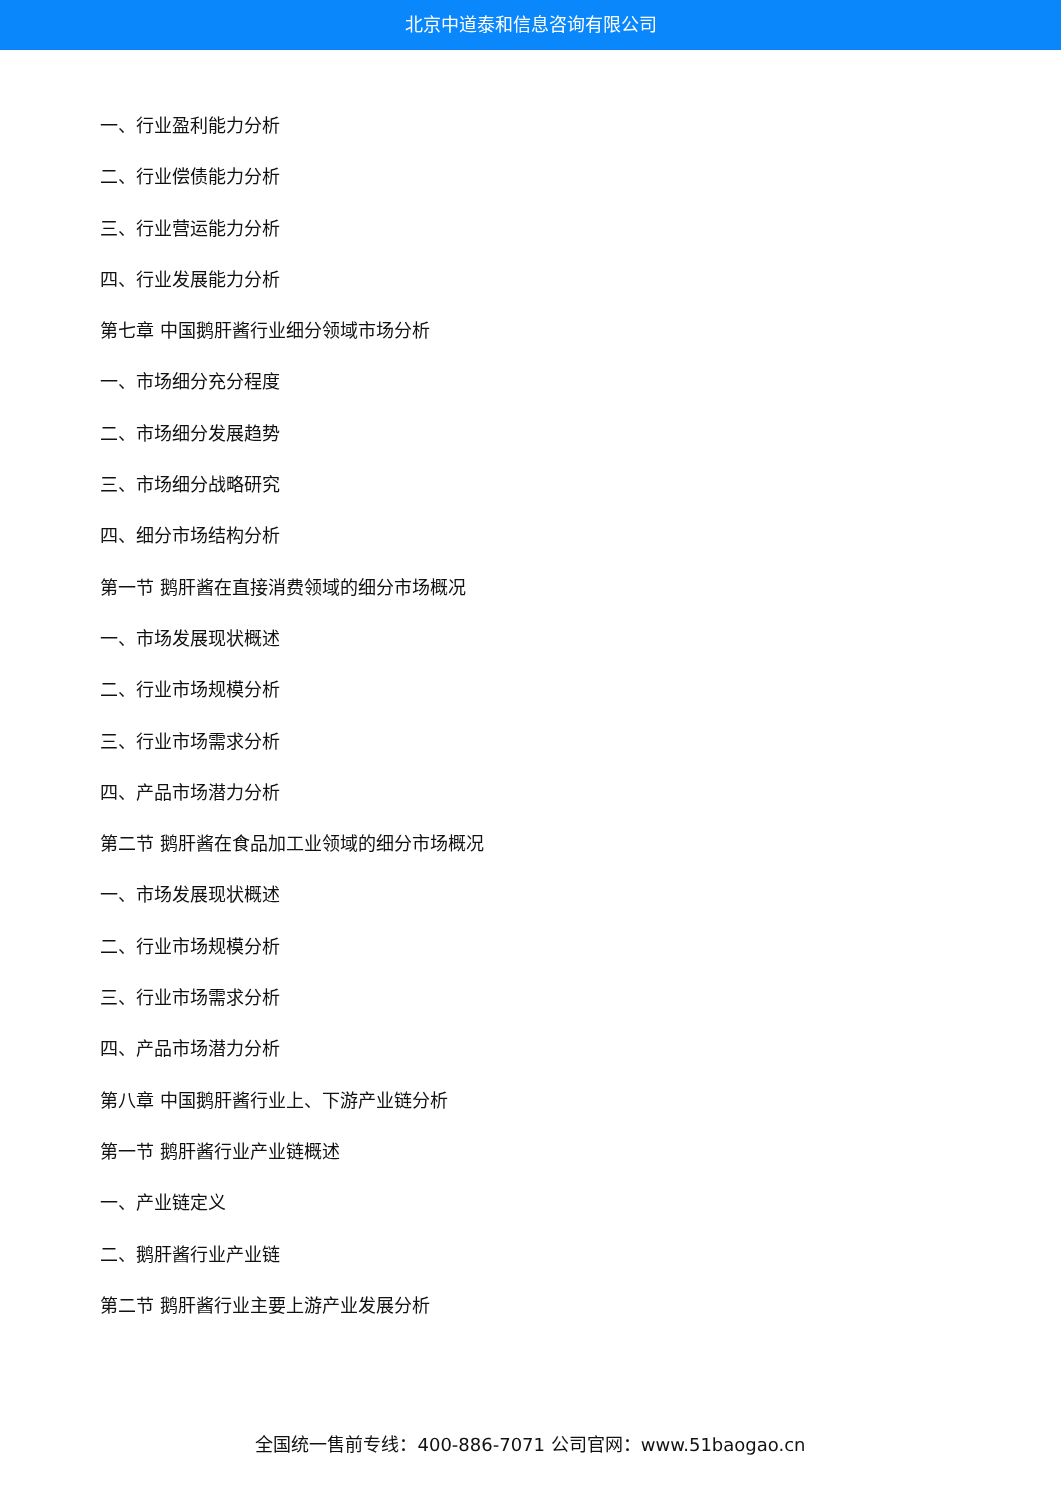北京中道泰和信息咨询有限公司
一、行业盈利能力分析
二、行业偿债能力分析
三、行业营运能力分析
四、行业发展能力分析
第七章 中国鹅肝酱行业细分领域市场分析
一、市场细分充分程度
二、市场细分发展趋势
三、市场细分战略研究
四、细分市场结构分析
第一节 鹅肝酱在直接消费领域的细分市场概况
一、市场发展现状概述
二、行业市场规模分析
三、行业市场需求分析
四、产品市场潜力分析
第二节 鹅肝酱在食品加工业领域的细分市场概况
一、市场发展现状概述
二、行业市场规模分析
三、行业市场需求分析
四、产品市场潜力分析
第八章 中国鹅肝酱行业上、下游产业链分析
第一节 鹅肝酱行业产业链概述
一、产业链定义
二、鹅肝酱行业产业链
第二节 鹅肝酱行业主要上游产业发展分析
全国统一售前专线：400-886-7071 公司官网：www.51baogao.cn